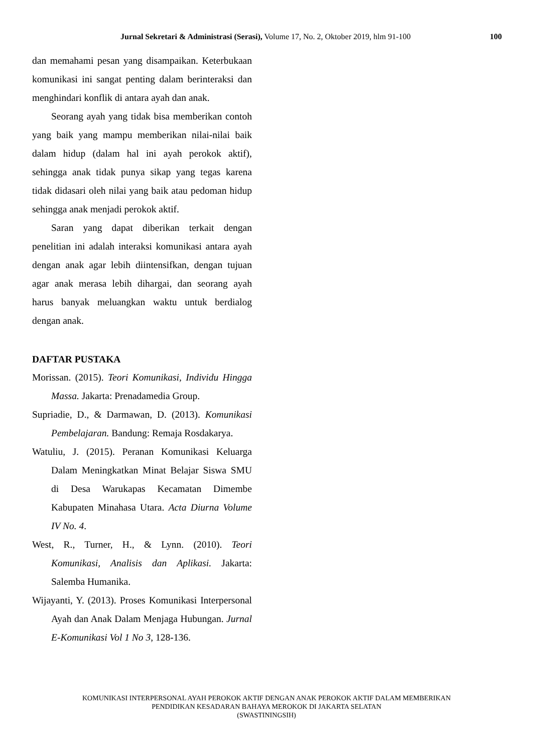Jurnal Sekretari & Administrasi (Serasi), Volume 17, No. 2, Oktober 2019, hlm 91-100 100
dan memahami pesan yang disampaikan. Keterbukaan komunikasi ini sangat penting dalam berinteraksi dan menghindari konflik di antara ayah dan anak.
Seorang ayah yang tidak bisa memberikan contoh yang baik yang mampu memberikan nilai-nilai baik dalam hidup (dalam hal ini ayah perokok aktif), sehingga anak tidak punya sikap yang tegas karena tidak didasari oleh nilai yang baik atau pedoman hidup sehingga anak menjadi perokok aktif.
Saran yang dapat diberikan terkait dengan penelitian ini adalah interaksi komunikasi antara ayah dengan anak agar lebih diintensifkan, dengan tujuan agar anak merasa lebih dihargai, dan seorang ayah harus banyak meluangkan waktu untuk berdialog dengan anak.
DAFTAR PUSTAKA
Morissan. (2015). Teori Komunikasi, Individu Hingga Massa. Jakarta: Prenadamedia Group.
Supriadie, D., & Darmawan, D. (2013). Komunikasi Pembelajaran. Bandung: Remaja Rosdakarya.
Watuliu, J. (2015). Peranan Komunikasi Keluarga Dalam Meningkatkan Minat Belajar Siswa SMU di Desa Warukapas Kecamatan Dimembe Kabupaten Minahasa Utara. Acta Diurna Volume IV No. 4.
West, R., Turner, H., & Lynn. (2010). Teori Komunikasi, Analisis dan Aplikasi. Jakarta: Salemba Humanika.
Wijayanti, Y. (2013). Proses Komunikasi Interpersonal Ayah dan Anak Dalam Menjaga Hubungan. Jurnal E-Komunikasi Vol 1 No 3, 128-136.
KOMUNIKASI INTERPERSONAL AYAH PEROKOK AKTIF DENGAN ANAK PEROKOK AKTIF DALAM MEMBERIKAN
PENDIDIKAN KESADARAN BAHAYA MEROKOK DI JAKARTA SELATAN
(SWASTININGSIH)